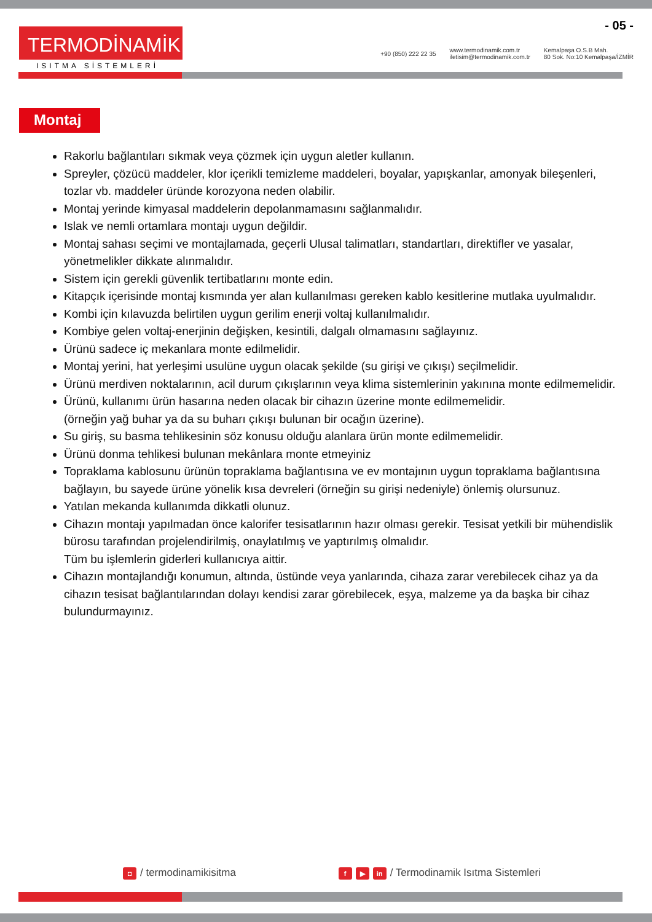- 05 -
TERMODİNAMİK
ISITMA SİSTEMLERİ
+90 (850) 222 22 35
www.termodinamik.com.tr
iletisim@termodinamik.com.tr
Kemalpaşa O.S.B Mah.
80 Sok. No:10 Kemalpaşa/İZMİR
Montaj
Rakorlu bağlantıları sıkmak veya çözmek için uygun aletler kullanın.
Spreyler, çözücü maddeler, klor içerikli temizleme maddeleri, boyalar, yapışkanlar, amonyak bileşenleri, tozlar vb. maddeler üründe korozyona neden olabilir.
Montaj yerinde kimyasal maddelerin depolanmamasını sağlanmalıdır.
Islak ve nemli ortamlara montajı uygun değildir.
Montaj sahası seçimi ve montajlamada, geçerli Ulusal talimatları, standartları, direktifler ve yasalar, yönetmelikler dikkate alınmalıdır.
Sistem için gerekli güvenlik tertibatlarını monte edin.
Kitapçık içerisinde montaj kısmında yer alan kullanılması gereken kablo kesitlerine mutlaka uyulmalıdır.
Kombi için kılavuzda belirtilen uygun gerilim enerji voltaj kullanılmalıdır.
Kombiye gelen voltaj-enerjinin değişken, kesintili, dalgalı olmamasını sağlayınız.
Ürünü sadece iç mekanlara monte edilmelidir.
Montaj yerini, hat yerleşimi usulüne uygun olacak şekilde (su girişi ve çıkışı) seçilmelidir.
Ürünü merdiven noktalarının, acil durum çıkışlarının veya klima sistemlerinin yakınına monte edilmemelidir.
Ürünü, kullanımı ürün hasarına neden olacak bir cihazın üzerine monte edilmemelidir.
(örneğin yağ buhar ya da su buharı çıkışı bulunan bir ocağın üzerine).
Su giriş, su basma tehlikesinin söz konusu olduğu alanlara ürün monte edilmemelidir.
Ürünü donma tehlikesi bulunan mekânlara monte etmeyiniz
Topraklama kablosunu ürünün topraklama bağlantısına ve ev montajının uygun topraklama bağlantısına bağlayın, bu sayede ürüne yönelik kısa devreleri (örneğin su girişi nedeniyle) önlemiş olursunuz.
Yatılan mekanda kullanımda dikkatli olunuz.
Cihazın montajı yapılmadan önce kalorifer tesisatlarının hazır olması gerekir. Tesisat yetkili bir mühendislik bürosu tarafından projelendirilmiş, onaylatılmış ve yaptırılmış olmalıdır.
Tüm bu işlemlerin giderleri kullanıcıya aittir.
Cihazın montajlandığı konumun, altında, üstünde veya yanlarında, cihaza zarar verebilecek cihaz ya da cihazın tesisat bağlantılarından dolayı kendisi zarar görebilecek, eşya, malzeme ya da başka bir cihaz bulundurmayınız.
◘ / termodinamikisitma
f ▶ in / Termodinamik Isıtma Sistemleri